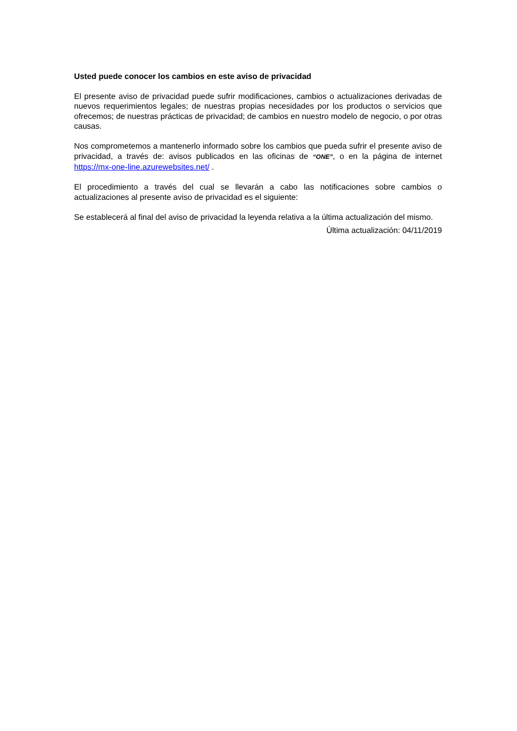Usted puede conocer los cambios en este aviso de privacidad
El presente aviso de privacidad puede sufrir modificaciones, cambios o actualizaciones derivadas de nuevos requerimientos legales; de nuestras propias necesidades por los productos o servicios que ofrecemos; de nuestras prácticas de privacidad; de cambios en nuestro modelo de negocio, o por otras causas.
Nos comprometemos a mantenerlo informado sobre los cambios que pueda sufrir el presente aviso de privacidad, a través de: avisos publicados en las oficinas de “ONE”, o en la página de internet https://mx-one-line.azurewebsites.net/ .
El procedimiento a través del cual se llevarán a cabo las notificaciones sobre cambios o actualizaciones al presente aviso de privacidad es el siguiente:
Se establecerá al final del aviso de privacidad la leyenda relativa a la última actualización del mismo.
Última actualización: 04/11/2019